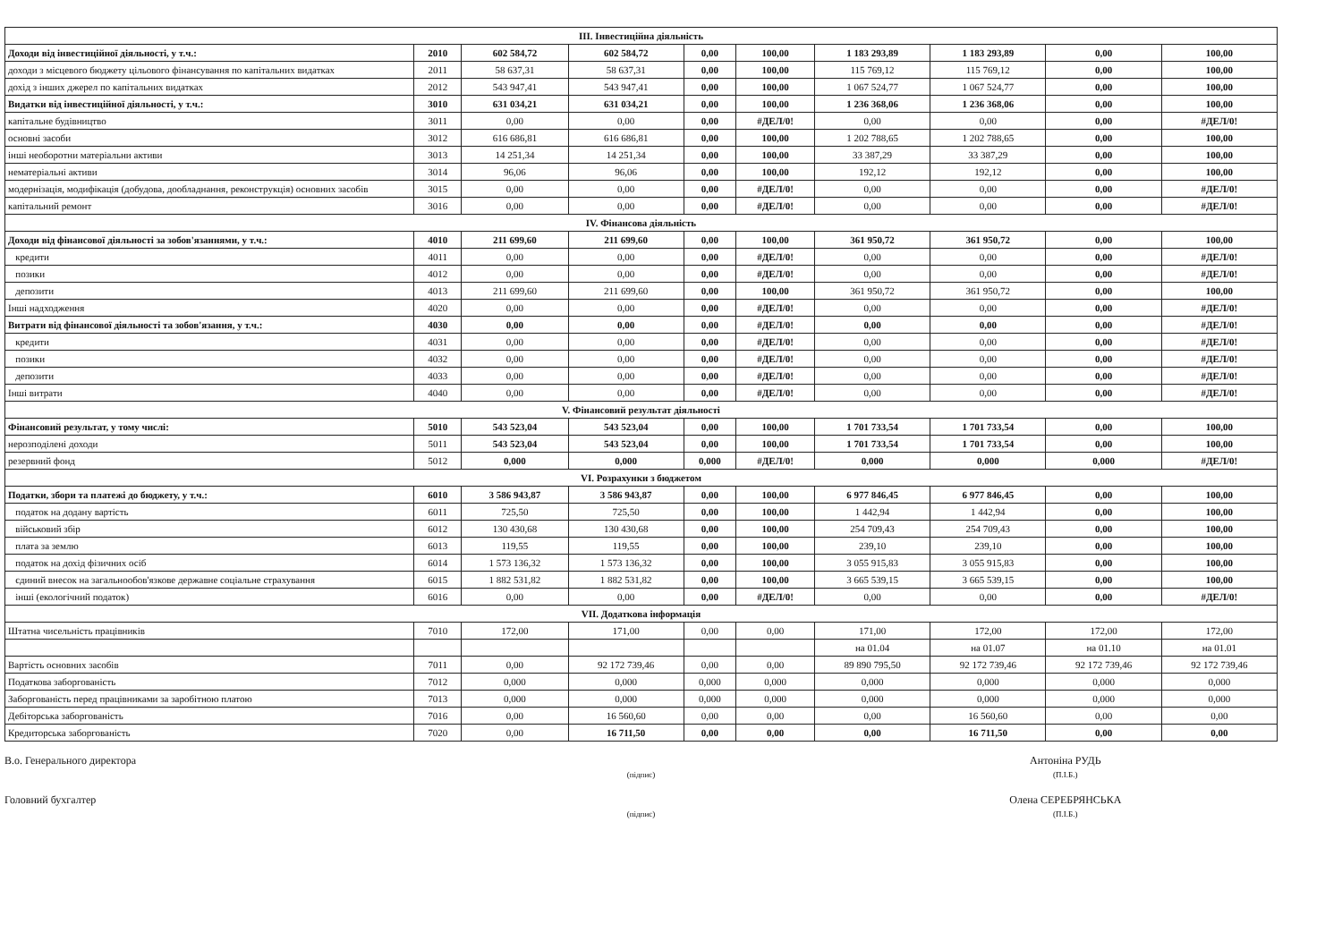| III. Інвестиційна діяльність | | | | | | | | | |
| Доходи від інвестиційної діяльності, у т.ч.: | 2010 | 602 584,72 | 602 584,72 | 0,00 | 100,00 | 1 183 293,89 | 1 183 293,89 | 0,00 | 100,00 |
| доходи з місцевого бюджету цільового фінансування по капітальних видатках | 2011 | 58 637,31 | 58 637,31 | 0,00 | 100,00 | 115 769,12 | 115 769,12 | 0,00 | 100,00 |
| дохід з інших джерел по капітальних видатках | 2012 | 543 947,41 | 543 947,41 | 0,00 | 100,00 | 1 067 524,77 | 1 067 524,77 | 0,00 | 100,00 |
| Видатки від інвестиційної діяльності, у т.ч.: | 3010 | 631 034,21 | 631 034,21 | 0,00 | 100,00 | 1 236 368,06 | 1 236 368,06 | 0,00 | 100,00 |
| капітальне будівництво | 3011 | 0,00 | 0,00 | 0,00 | #ДЕЛ/0! | 0,00 | 0,00 | 0,00 | #ДЕЛ/0! |
| основні засоби | 3012 | 616 686,81 | 616 686,81 | 0,00 | 100,00 | 1 202 788,65 | 1 202 788,65 | 0,00 | 100,00 |
| інші необоротни матеріальни активи | 3013 | 14 251,34 | 14 251,34 | 0,00 | 100,00 | 33 387,29 | 33 387,29 | 0,00 | 100,00 |
| нематеріальні активи | 3014 | 96,06 | 96,06 | 0,00 | 100,00 | 192,12 | 192,12 | 0,00 | 100,00 |
| модернізація, модифікація (добудова, дообладнання, реконструкція) основних засобів | 3015 | 0,00 | 0,00 | 0,00 | #ДЕЛ/0! | 0,00 | 0,00 | 0,00 | #ДЕЛ/0! |
| капітальний ремонт | 3016 | 0,00 | 0,00 | 0,00 | #ДЕЛ/0! | 0,00 | 0,00 | 0,00 | #ДЕЛ/0! |
| IV. Фінансова діяльність | | | | | | | | | |
| Доходи від фінансової діяльності за зобов'язаннями, у т.ч.: | 4010 | 211 699,60 | 211 699,60 | 0,00 | 100,00 | 361 950,72 | 361 950,72 | 0,00 | 100,00 |
| кредити | 4011 | 0,00 | 0,00 | 0,00 | #ДЕЛ/0! | 0,00 | 0,00 | 0,00 | #ДЕЛ/0! |
| позики | 4012 | 0,00 | 0,00 | 0,00 | #ДЕЛ/0! | 0,00 | 0,00 | 0,00 | #ДЕЛ/0! |
| депозити | 4013 | 211 699,60 | 211 699,60 | 0,00 | 100,00 | 361 950,72 | 361 950,72 | 0,00 | 100,00 |
| Інші надходження | 4020 | 0,00 | 0,00 | 0,00 | #ДЕЛ/0! | 0,00 | 0,00 | 0,00 | #ДЕЛ/0! |
| Витрати від фінансової діяльності та зобов'язання, у т.ч.: | 4030 | 0,00 | 0,00 | 0,00 | #ДЕЛ/0! | 0,00 | 0,00 | 0,00 | #ДЕЛ/0! |
| кредити | 4031 | 0,00 | 0,00 | 0,00 | #ДЕЛ/0! | 0,00 | 0,00 | 0,00 | #ДЕЛ/0! |
| позики | 4032 | 0,00 | 0,00 | 0,00 | #ДЕЛ/0! | 0,00 | 0,00 | 0,00 | #ДЕЛ/0! |
| депозити | 4033 | 0,00 | 0,00 | 0,00 | #ДЕЛ/0! | 0,00 | 0,00 | 0,00 | #ДЕЛ/0! |
| Інші витрати | 4040 | 0,00 | 0,00 | 0,00 | #ДЕЛ/0! | 0,00 | 0,00 | 0,00 | #ДЕЛ/0! |
| V. Фінансовий результат діяльності | | | | | | | | | |
| Фінансовий результат, у тому числі: | 5010 | 543 523,04 | 543 523,04 | 0,00 | 100,00 | 1 701 733,54 | 1 701 733,54 | 0,00 | 100,00 |
| нерозподілені доходи | 5011 | 543 523,04 | 543 523,04 | 0,00 | 100,00 | 1 701 733,54 | 1 701 733,54 | 0,00 | 100,00 |
| резервний фонд | 5012 | 0,000 | 0,000 | 0,000 | #ДЕЛ/0! | 0,000 | 0,000 | 0,000 | #ДЕЛ/0! |
| VI. Розрахунки з бюджетом | | | | | | | | | |
| Податки, збори та платежі до бюджету, у т.ч.: | 6010 | 3 586 943,87 | 3 586 943,87 | 0,00 | 100,00 | 6 977 846,45 | 6 977 846,45 | 0,00 | 100,00 |
| податок на додану вартість | 6011 | 725,50 | 725,50 | 0,00 | 100,00 | 1 442,94 | 1 442,94 | 0,00 | 100,00 |
| військовий збір | 6012 | 130 430,68 | 130 430,68 | 0,00 | 100,00 | 254 709,43 | 254 709,43 | 0,00 | 100,00 |
| плата за землю | 6013 | 119,55 | 119,55 | 0,00 | 100,00 | 239,10 | 239,10 | 0,00 | 100,00 |
| податок на дохід фізичних осіб | 6014 | 1 573 136,32 | 1 573 136,32 | 0,00 | 100,00 | 3 055 915,83 | 3 055 915,83 | 0,00 | 100,00 |
| єдиний внесок на загальнообов'язкове державне соціальне страхування | 6015 | 1 882 531,82 | 1 882 531,82 | 0,00 | 100,00 | 3 665 539,15 | 3 665 539,15 | 0,00 | 100,00 |
| інші (екологічний податок) | 6016 | 0,00 | 0,00 | 0,00 | #ДЕЛ/0! | 0,00 | 0,00 | 0,00 | #ДЕЛ/0! |
| VII. Додаткова інформація | | | | | | | | | |
| Штатна чисельність працівників | 7010 | 172,00 | 171,00 | 0,00 | 0,00 | 171,00 | 172,00 | 172,00 | 172,00 |
| | | | | | | на 01.04 | на 01.07 | на 01.10 | на 01.01 |
| Вартість основних засобів | 7011 | 0,00 | 92 172 739,46 | 0,00 | 0,00 | 89 890 795,50 | 92 172 739,46 | 92 172 739,46 | 92 172 739,46 |
| Податкова заборгованість | 7012 | 0,000 | 0,000 | 0,000 | 0,000 | 0,000 | 0,000 | 0,000 | 0,000 |
| Заборгованість перед працівниками за заробітною платою | 7013 | 0,000 | 0,000 | 0,000 | 0,000 | 0,000 | 0,000 | 0,000 | 0,000 |
| Дебіторська заборгованість | 7016 | 0,00 | 16 560,60 | 0,00 | 0,00 | 0,00 | 16 560,60 | 0,00 | 0,00 |
| Кредиторська заборгованість | 7020 | 0,00 | 16 711,50 | 0,00 | 0,00 | 0,00 | 16 711,50 | 0,00 | 0,00 |
В.о. Генерального директора
(підпис)
Антоніна РУДЬ
(П.І.Б.)
Головний бухгалтер
(підпис)
Олена СЕРЕБРЯНСЬКА
(П.І.Б.)